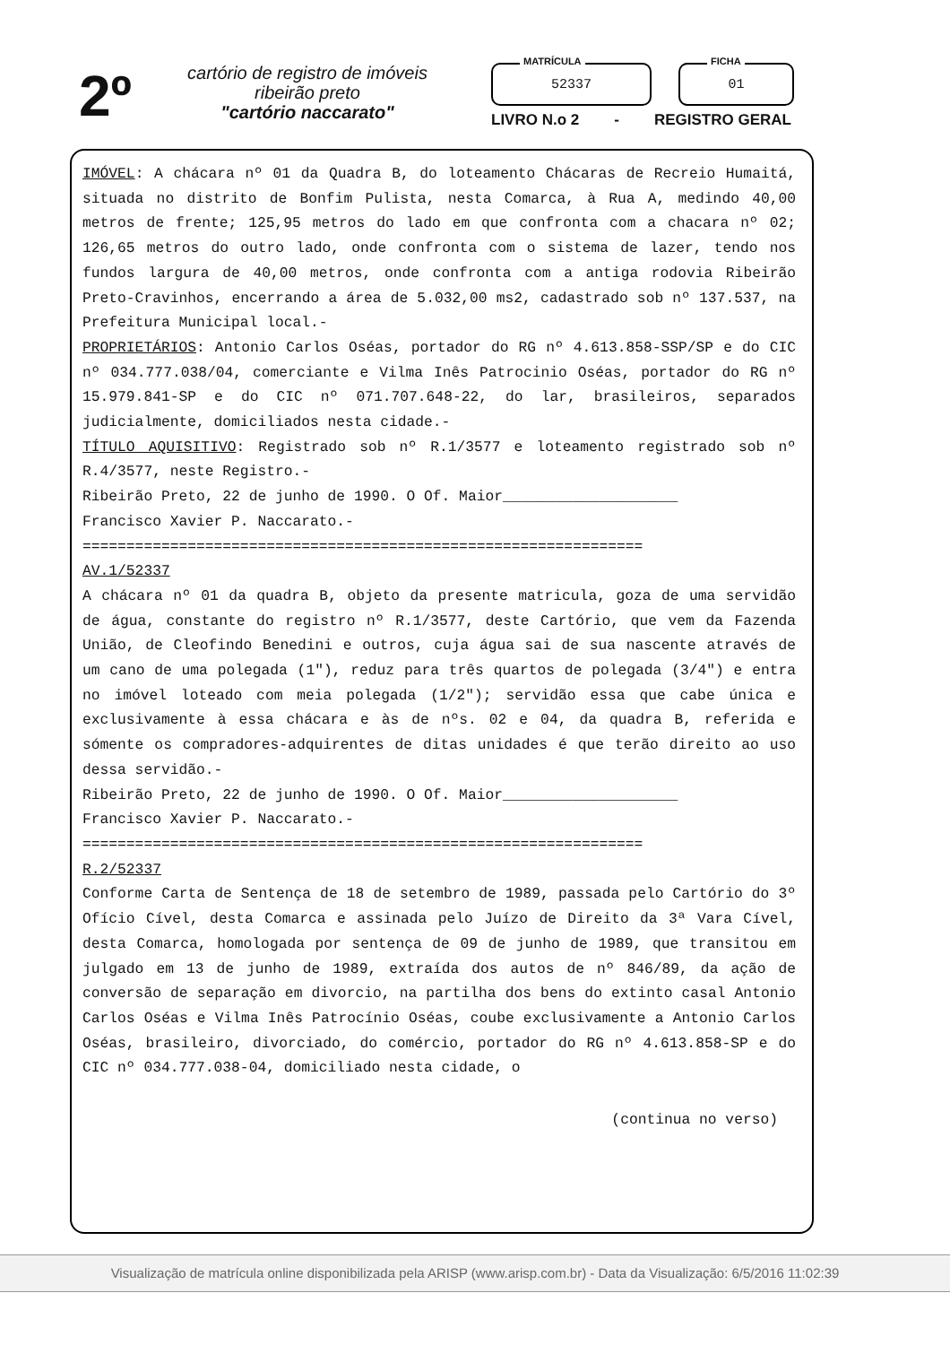2º
cartório de registro de imóveis
ribeirão preto
"cartório naccarato"
MATRÍCULA
52337
FICHA
01
LIVRO N.o 2 - REGISTRO GERAL
IMÓVEL: A chácara nº 01 da Quadra B, do loteamento Chácaras de Recreio Humaitá, situada no distrito de Bonfim Pulista, nesta Comarca, à Rua A, medindo 40,00 metros de frente; 125,95 metros do lado em que confronta com a chacara nº 02; 126,65 metros do outro lado, onde confronta com o sistema de lazer, tendo nos fundos largura de 40,00 metros, onde confronta com a antiga rodovia Ribeirão Preto-Cravinhos, encerrando a área de 5.032,00 ms2, cadastrado sob nº 137.537, na Prefeitura Municipal local.-
PROPRIETÁRIOS: Antonio Carlos Oséas, portador do RG nº 4.613.858-SSP/SP e do CIC nº 034.777.038/04, comerciante e Vilma Inês Patrocinio Oséas, portador do RG nº 15.979.841-SP e do CIC nº 071.707.648-22, do lar, brasileiros, separados judicialmente, domiciliados nesta cidade.-
TÍTULO AQUISITIVO: Registrado sob nº R.1/3577 e loteamento registrado sob nº R.4/3577, neste Registro.-
Ribeirão Preto, 22 de junho de 1990. O Of. Maior____________________
Francisco Xavier P. Naccarato.-
================================================================
AV.1/52337
A chácara nº 01 da quadra B, objeto da presente matricula, goza de uma servidão de água, constante do registro nº R.1/3577, deste Cartório, que vem da Fazenda União, de Cleofindo Benedini e outros, cuja água sai de sua nascente através de um cano de uma polegada (1"), reduz para três quartos de polegada (3/4") e entra no imóvel loteado com meia polegada (1/2"); servidão essa que cabe única e exclusivamente à essa chácara e às de nºs. 02 e 04, da quadra B, referida e sómente os compradores-adquirentes de ditas unidades é que terão direito ao uso dessa servidão.-
Ribeirão Preto, 22 de junho de 1990. O Of. Maior____________________
Francisco Xavier P. Naccarato.-
================================================================
R.2/52337
Conforme Carta de Sentença de 18 de setembro de 1989, passada pelo Cartório do 3º Ofício Cível, desta Comarca e assinada pelo Juízo de Direito da 3ª Vara Cível, desta Comarca, homologada por sentença de 09 de junho de 1989, que transitou em julgado em 13 de junho de 1989, extraída dos autos de nº 846/89, da ação de conversão de separação em divorcio, na partilha dos bens do extinto casal Antonio Carlos Oséas e Vilma Inês Patrocínio Oséas, coube exclusivamente a Antonio Carlos Oséas, brasileiro, divorciado, do comércio, portador do RG nº 4.613.858-SP e do CIC nº 034.777.038-04, domiciliado nesta cidade, o
(continua no verso)
Visualização de matrícula online disponibilizada pela ARISP (www.arisp.com.br) - Data da Visualização: 6/5/2016 11:02:39